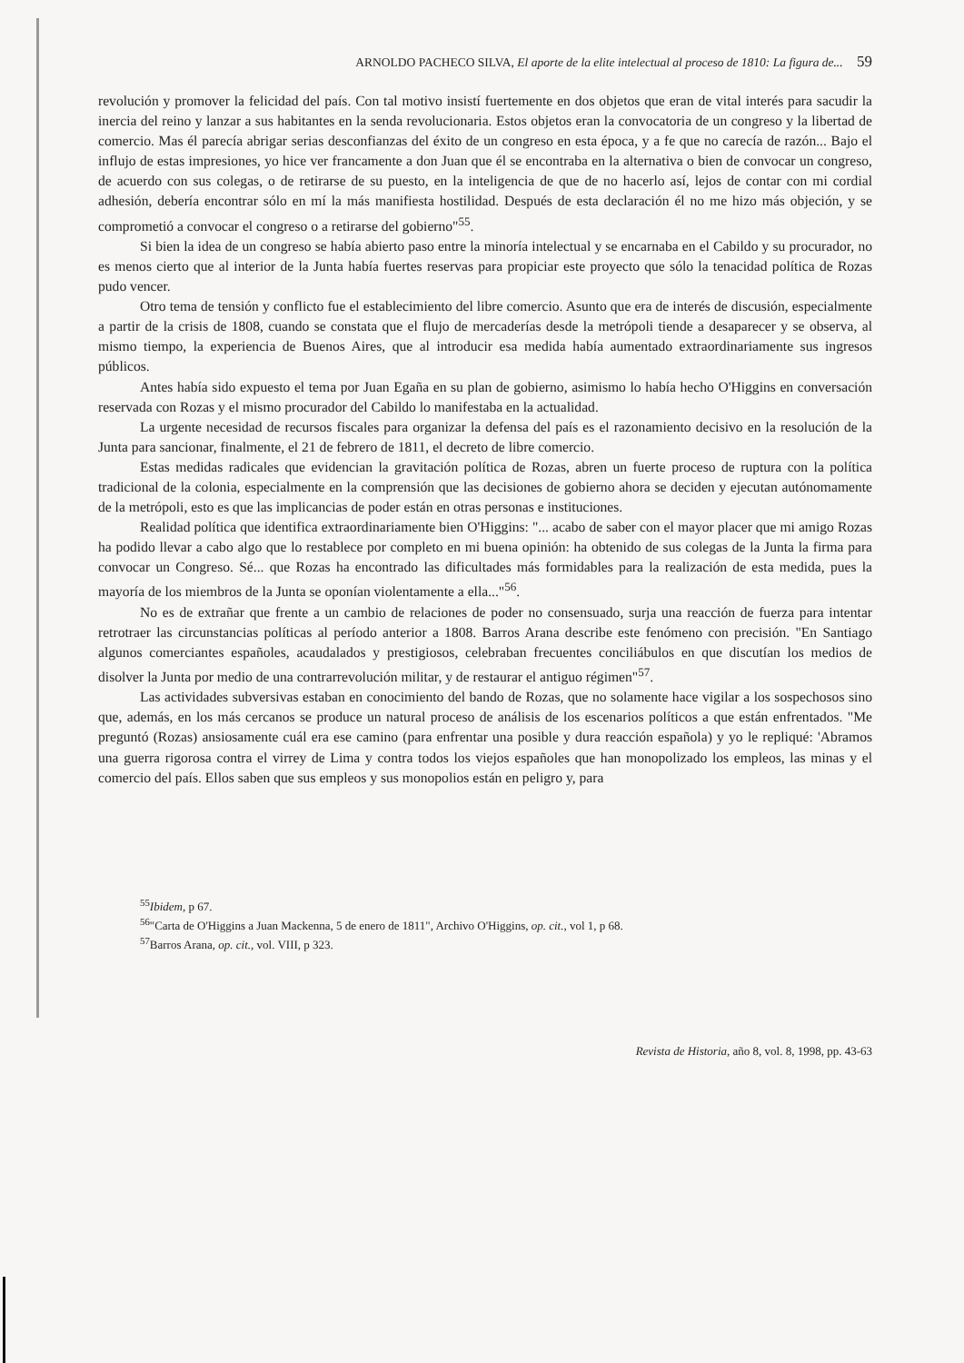ARNOLDO PACHECO SILVA, El aporte de la elite intelectual al proceso de 1810: La figura de... 59
revolución y promover la felicidad del país. Con tal motivo insistí fuertemente en dos objetos que eran de vital interés para sacudir la inercia del reino y lanzar a sus habitantes en la senda revolucionaria. Estos objetos eran la convocatoria de un congreso y la libertad de comercio. Mas él parecía abrigar serias desconfianzas del éxito de un congreso en esta época, y a fe que no carecía de razón... Bajo el influjo de estas impresiones, yo hice ver francamente a don Juan que él se encontraba en la alternativa o bien de convocar un congreso, de acuerdo con sus colegas, o de retirarse de su puesto, en la inteligencia de que de no hacerlo así, lejos de contar con mi cordial adhesión, debería encontrar sólo en mí la más manifiesta hostilidad. Después de esta declaración él no me hizo más objeción, y se comprometió a convocar el congreso o a retirarse del gobierno"<sup>55</sup>.
Si bien la idea de un congreso se había abierto paso entre la minoría intelectual y se encarnaba en el Cabildo y su procurador, no es menos cierto que al interior de la Junta había fuertes reservas para propiciar este proyecto que sólo la tenacidad política de Rozas pudo vencer.
Otro tema de tensión y conflicto fue el establecimiento del libre comercio. Asunto que era de interés de discusión, especialmente a partir de la crisis de 1808, cuando se constata que el flujo de mercaderías desde la metrópoli tiende a desaparecer y se observa, al mismo tiempo, la experiencia de Buenos Aires, que al introducir esa medida había aumentado extraordinariamente sus ingresos públicos.
Antes había sido expuesto el tema por Juan Egaña en su plan de gobierno, asimismo lo había hecho O'Higgins en conversación reservada con Rozas y el mismo procurador del Cabildo lo manifestaba en la actualidad.
La urgente necesidad de recursos fiscales para organizar la defensa del país es el razonamiento decisivo en la resolución de la Junta para sancionar, finalmente, el 21 de febrero de 1811, el decreto de libre comercio.
Estas medidas radicales que evidencian la gravitación política de Rozas, abren un fuerte proceso de ruptura con la política tradicional de la colonia, especialmente en la comprensión que las decisiones de gobierno ahora se deciden y ejecutan autónomamente de la metrópoli, esto es que las implicancias de poder están en otras personas e instituciones.
Realidad política que identifica extraordinariamente bien O'Higgins: "... acabo de saber con el mayor placer que mi amigo Rozas ha podido llevar a cabo algo que lo restablece por completo en mi buena opinión: ha obtenido de sus colegas de la Junta la firma para convocar un Congreso. Sé... que Rozas ha encontrado las dificultades más formidables para la realización de esta medida, pues la mayoría de los miembros de la Junta se oponían violentamente a ella..."<sup>56</sup>.
No es de extrañar que frente a un cambio de relaciones de poder no consensuado, surja una reacción de fuerza para intentar retrotraer las circunstancias políticas al período anterior a 1808. Barros Arana describe este fenómeno con precisión. "En Santiago algunos comerciantes españoles, acaudalados y prestigiosos, celebraban frecuentes conciliábulos en que discutían los medios de disolver la Junta por medio de una contrarrevolución militar, y de restaurar el antiguo régimen"<sup>57</sup>.
Las actividades subversivas estaban en conocimiento del bando de Rozas, que no solamente hace vigilar a los sospechosos sino que, además, en los más cercanos se produce un natural proceso de análisis de los escenarios políticos a que están enfrentados. "Me preguntó (Rozas) ansiosamente cuál era ese camino (para enfrentar una posible y dura reacción española) y yo le repliqué: 'Abramos una guerra rigorosa contra el virrey de Lima y contra todos los viejos españoles que han monopolizado los empleos, las minas y el comercio del país. Ellos saben que sus empleos y sus monopolios están en peligro y, para
<sup>55</sup> Ibidem, p 67.
<sup>56</sup> "Carta de O'Higgins a Juan Mackenna, 5 de enero de 1811", Archivo O'Higgins, op. cit., vol 1, p 68.
<sup>57</sup> Barros Arana, op. cit., vol. VIII, p 323.
Revista de Historia, año 8, vol. 8, 1998, pp. 43-63